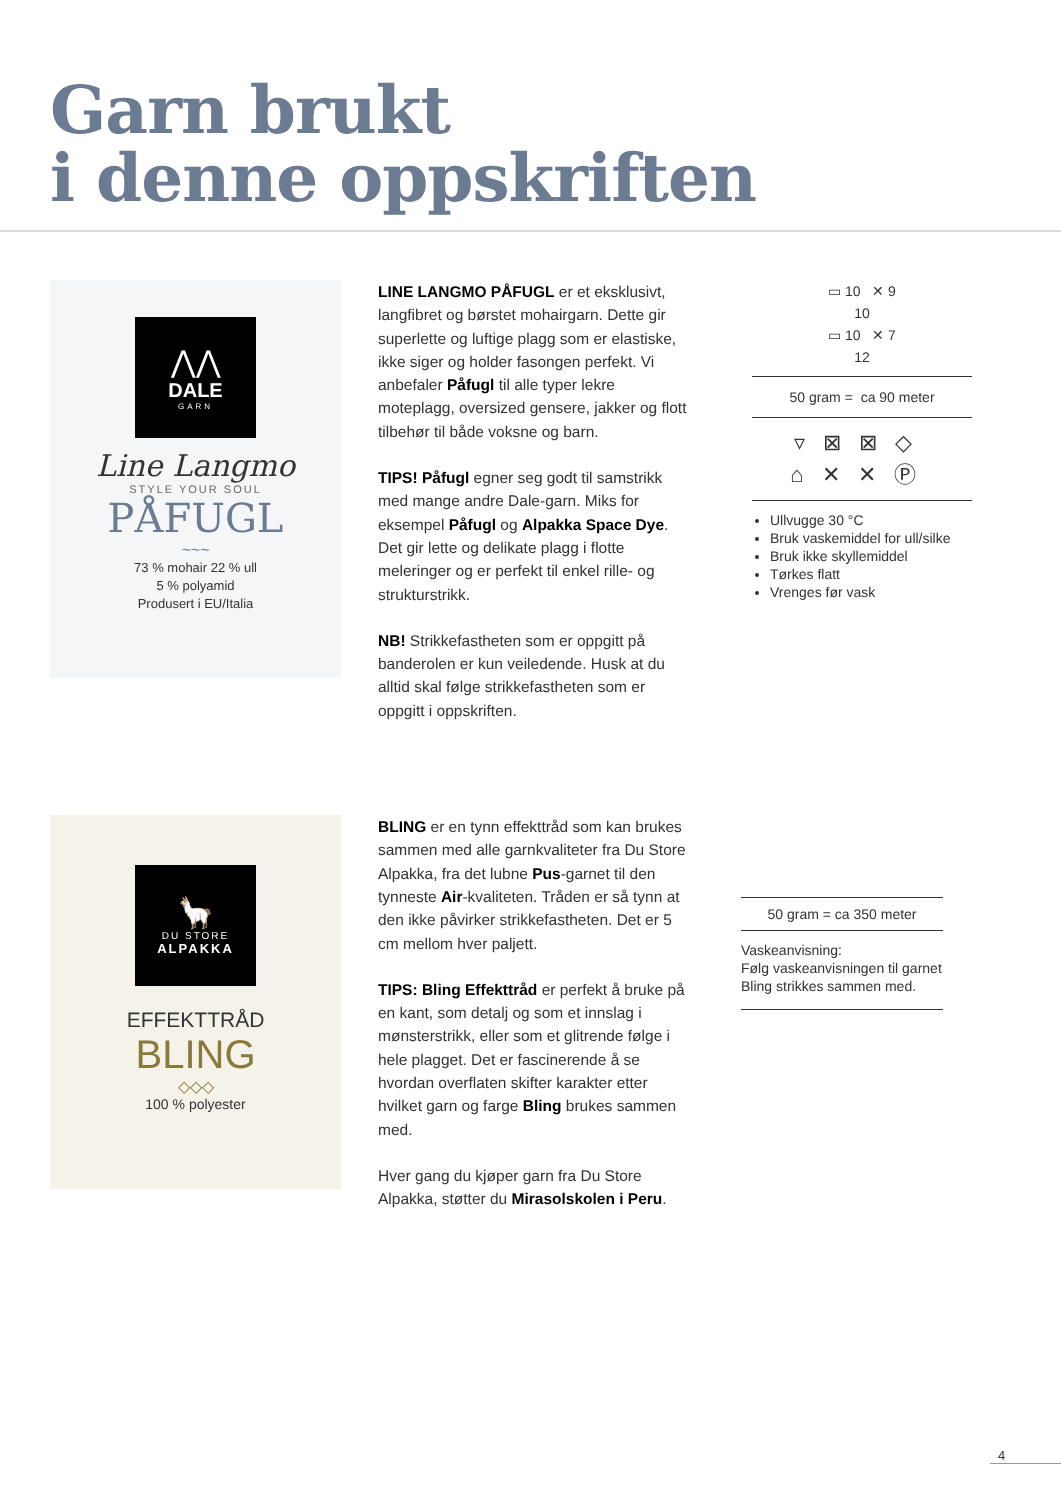Garn brukt
i denne oppskriften
⋀⋀
DALE
GARN
Line Langmo
STYLE YOUR SOUL
PÅFUGL
~~~
73 % mohair 22 % ull
5 % polyamid
Produsert i EU/Italia
LINE LANGMO PÅFUGL er et eksklusivt, langfibret og børstet mohairgarn. Dette gir superlette og luftige plagg som er elastiske, ikke siger og holder fasongen perfekt. Vi anbefaler Påfugl til alle typer lekre moteplagg, oversized gensere, jakker og flott tilbehør til både voksne og barn.
TIPS! Påfugl egner seg godt til samstrikk med mange andre Dale-garn. Miks for eksempel Påfugl og Alpakka Space Dye. Det gir lette og delikate plagg i flotte meleringer og er perfekt til enkel rille- og strukturstrikk.
NB! Strikkefastheten som er oppgitt på banderolen er kun veiledende. Husk at du alltid skal følge strikkefastheten som er oppgitt i oppskriften.
▭ 10 ✕ 9
10
▭ 10 ✕ 7
12
50 gram = ca 90 meter
▿⊠⊠◇
⌂✕✕Ⓟ
Ullvugge 30 °C
Bruk vaskemiddel for ull/silke
Bruk ikke skyllemiddel
Tørkes flatt
Vrenges før vask
🦙
DU STORE
ALPAKKA
EFFEKTTRÅD
BLING
◇◇◇
100 % polyester
BLING er en tynn effekttråd som kan brukes sammen med alle garnkvaliteter fra Du Store Alpakka, fra det lubne Pus-garnet til den tynneste Air-kvaliteten. Tråden er så tynn at den ikke påvirker strikkefastheten. Det er 5 cm mellom hver paljett.
TIPS: Bling Effekttråd er perfekt å bruke på en kant, som detalj og som et innslag i mønsterstrikk, eller som et glitrende følge i hele plagget. Det er fascinerende å se hvordan overflaten skifter karakter etter hvilket garn og farge Bling brukes sammen med.
Hver gang du kjøper garn fra Du Store Alpakka, støtter du Mirasolskolen i Peru.
50 gram = ca 350 meter
Vaskeanvisning:
Følg vaskeanvisningen til garnet Bling strikkes sammen med.
4